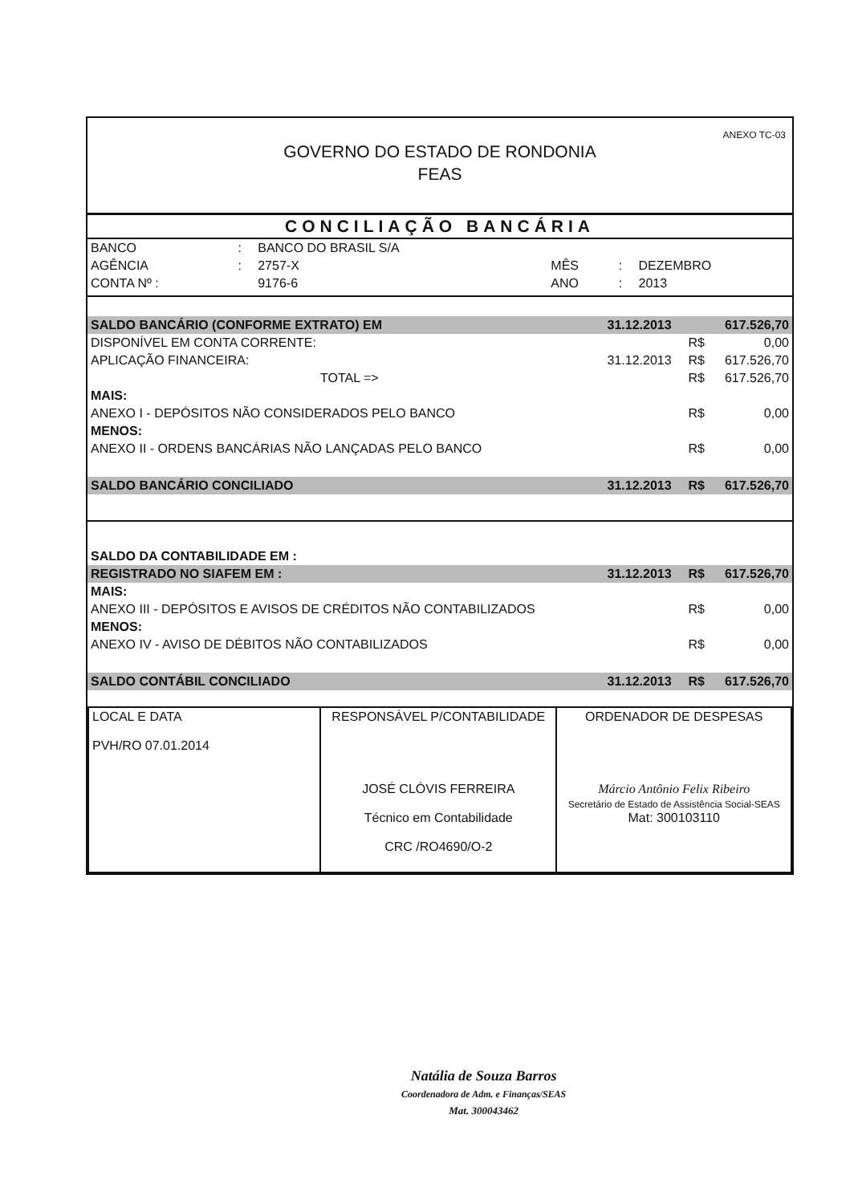ANEXO TC-03
GOVERNO DO ESTADO DE RONDONIA
FEAS
CONCILIAÇÃO BANCÁRIA
| BANCO | : | BANCO DO BRASIL S/A | | | |
| AGÊNCIA | : | 2757-X | MÊS | : | DEZEMBRO |
| CONTA Nº : | | 9176-6 | ANO | : | 2013 |
| SALDO BANCÁRIO (CONFORME EXTRATO) EM | 31.12.2013 | | 617.526,70 |
| DISPONÍVEL EM CONTA CORRENTE: | | R$ | 0,00 |
| APLICAÇÃO FINANCEIRA: | 31.12.2013 | R$ | 617.526,70 |
| TOTAL => | | R$ | 617.526,70 |
| MAIS: | | | |
| ANEXO I - DEPÓSITOS NÃO CONSIDERADOS PELO BANCO | | R$ | 0,00 |
| MENOS: | | | |
| ANEXO II - ORDENS BANCÁRIAS NÃO LANÇADAS PELO BANCO | | R$ | 0,00 |
| SALDO BANCÁRIO CONCILIADO | 31.12.2013 | R$ | 617.526,70 |
| SALDO DA CONTABILIDADE EM : | | | |
| REGISTRADO NO SIAFEM EM : | 31.12.2013 | R$ | 617.526,70 |
| MAIS: | | | |
| ANEXO III - DEPÓSITOS E AVISOS DE CRÉDITOS NÃO CONTABILIZADOS | | R$ | 0,00 |
| MENOS: | | | |
| ANEXO IV - AVISO DE DÉBITOS NÃO CONTABILIZADOS | | R$ | 0,00 |
| SALDO CONTÁBIL CONCILIADO | 31.12.2013 | R$ | 617.526,70 |
| LOCAL E DATA PVH/RO 07.01.2014 | RESPONSÁVEL P/CONTABILIDADE JOSÉ CLÓVIS FERREIRA Técnico em Contabilidade CRC /RO4690/O-2 | ORDENADOR DE DESPESAS Márcio Antônio Felix Ribeiro Secretário de Estado de Assistência Social-SEAS Mat: 300103110 |
Natália de Souza Barros
Coordenadora de Adm. e Finanças/SEAS
Mat. 300043462